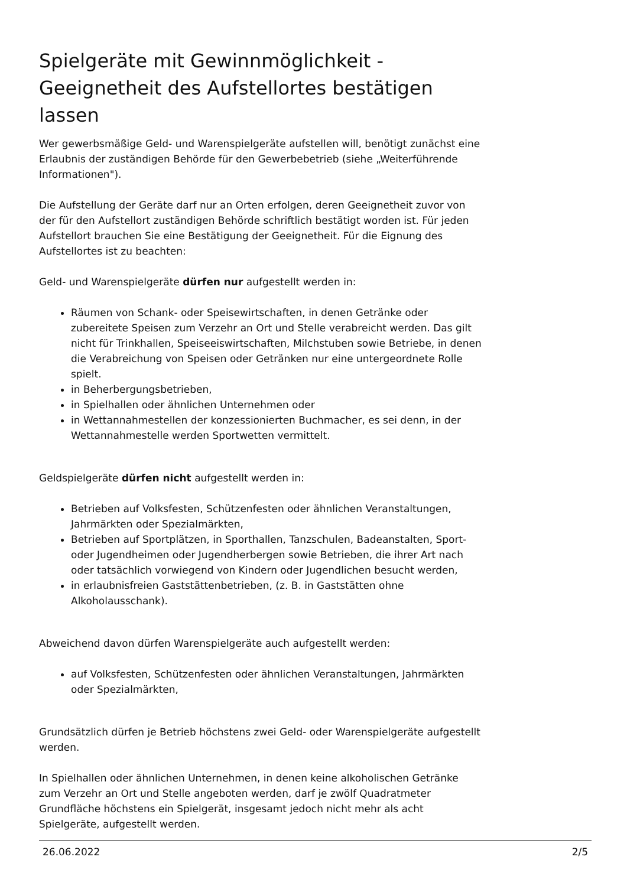Spielgeräte mit Gewinnmöglichkeit - Geeignetheit des Aufstellortes bestätigen lassen
Wer gewerbsmäßige Geld- und Warenspielgeräte aufstellen will, benötigt zunächst eine Erlaubnis der zuständigen Behörde für den Gewerbebetrieb (siehe „Weiterführende Informationen").
Die Aufstellung der Geräte darf nur an Orten erfolgen, deren Geeignetheit zuvor von der für den Aufstellort zuständigen Behörde schriftlich bestätigt worden ist. Für jeden Aufstellort brauchen Sie eine Bestätigung der Geeignetheit. Für die Eignung des Aufstellortes ist zu beachten:
Geld- und Warenspielgeräte dürfen nur aufgestellt werden in:
Räumen von Schank- oder Speisewirtschaften, in denen Getränke oder zubereitete Speisen zum Verzehr an Ort und Stelle verabreicht werden. Das gilt nicht für Trinkhallen, Speiseeiswirtschaften, Milchstuben sowie Betriebe, in denen die Verabreichung von Speisen oder Getränken nur eine untergeordnete Rolle spielt.
in Beherbergungsbetrieben,
in Spielhallen oder ähnlichen Unternehmen oder
in Wettannahmestellen der konzessionierten Buchmacher, es sei denn, in der Wettannahmestelle werden Sportwetten vermittelt.
Geldspielgeräte dürfen nicht aufgestellt werden in:
Betrieben auf Volksfesten, Schützenfesten oder ähnlichen Veranstaltungen, Jahrmärkten oder Spezialmärkten,
Betrieben auf Sportplätzen, in Sporthallen, Tanzschulen, Badeanstalten, Sport- oder Jugendheimen oder Jugendherbergen sowie Betrieben, die ihrer Art nach oder tatsächlich vorwiegend von Kindern oder Jugendlichen besucht werden,
in erlaubnisfreien Gaststättenbetrieben, (z. B. in Gaststätten ohne Alkoholausschank).
Abweichend davon dürfen Warenspielgeräte auch aufgestellt werden:
auf Volksfesten, Schützenfesten oder ähnlichen Veranstaltungen, Jahrmärkten oder Spezialmärkten,
Grundsätzlich dürfen je Betrieb höchstens zwei Geld- oder Warenspielgeräte aufgestellt werden.
In Spielhallen oder ähnlichen Unternehmen, in denen keine alkoholischen Getränke zum Verzehr an Ort und Stelle angeboten werden, darf je zwölf Quadratmeter Grundfläche höchstens ein Spielgerät, insgesamt jedoch nicht mehr als acht Spielgeräte, aufgestellt werden.
26.06.2022 2/5